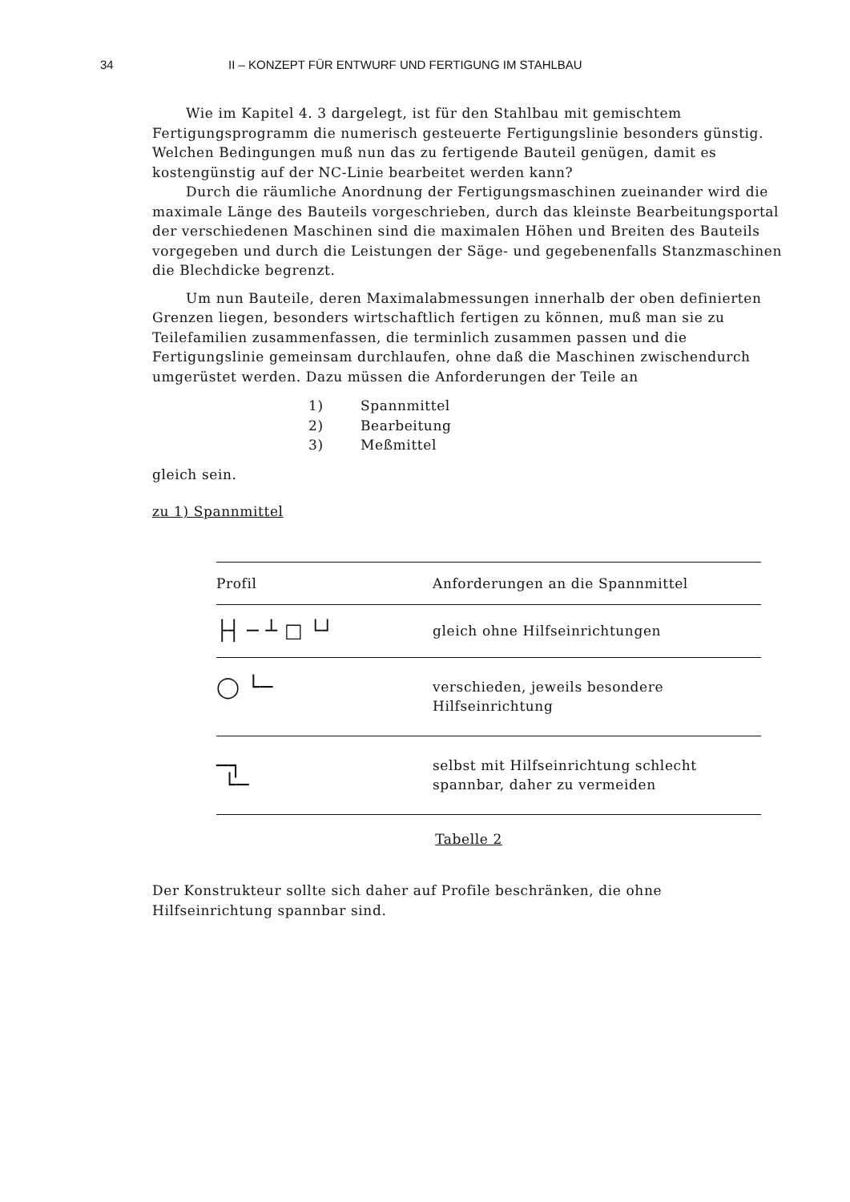34 II – KONZEPT FÜR ENTWURF UND FERTIGUNG IM STAHLBAU
Wie im Kapitel 4. 3 dargelegt, ist für den Stahlbau mit gemischtem Fertigungsprogramm die numerisch gesteuerte Fertigungslinie besonders günstig. Welchen Bedingungen muß nun das zu fertigende Bauteil genügen, damit es kostengünstig auf der NC-Linie bearbeitet werden kann?
Durch die räumliche Anordnung der Fertigungsmaschinen zueinander wird die maximale Länge des Bauteils vorgeschrieben, durch das kleinste Bearbeitungsportal der verschiedenen Maschinen sind die maximalen Höhen und Breiten des Bauteils vorgegeben und durch die Leistungen der Säge- und gegebenenfalls Stanzmaschinen die Blechdicke begrenzt.
Um nun Bauteile, deren Maximalabmessungen innerhalb der oben definierten Grenzen liegen, besonders wirtschaftlich fertigen zu können, muß man sie zu Teilefamilien zusammenfassen, die terminlich zusammen passen und die Fertigungslinie gemeinsam durchlaufen, ohne daß die Maschinen zwischendurch umgerüstet werden. Dazu müssen die Anforderungen der Teile an
1) Spannmittel
2) Bearbeitung
3) Meßmittel
gleich sein.
zu 1) Spannmittel
| Profil | Anforderungen an die Spannmittel |
| --- | --- |
| ├┤ ─ ┴ □ └┘ | gleich ohne Hilfseinrichtungen |
| ◯ └─ | verschieden, jeweils besondere Hilfseinrichtung |
| ─┐ └─ | selbst mit Hilfseinrichtung schlecht spannbar, daher zu vermeiden |
Tabelle 2
Der Konstrukteur sollte sich daher auf Profile beschränken, die ohne Hilfseinrichtung spannbar sind.